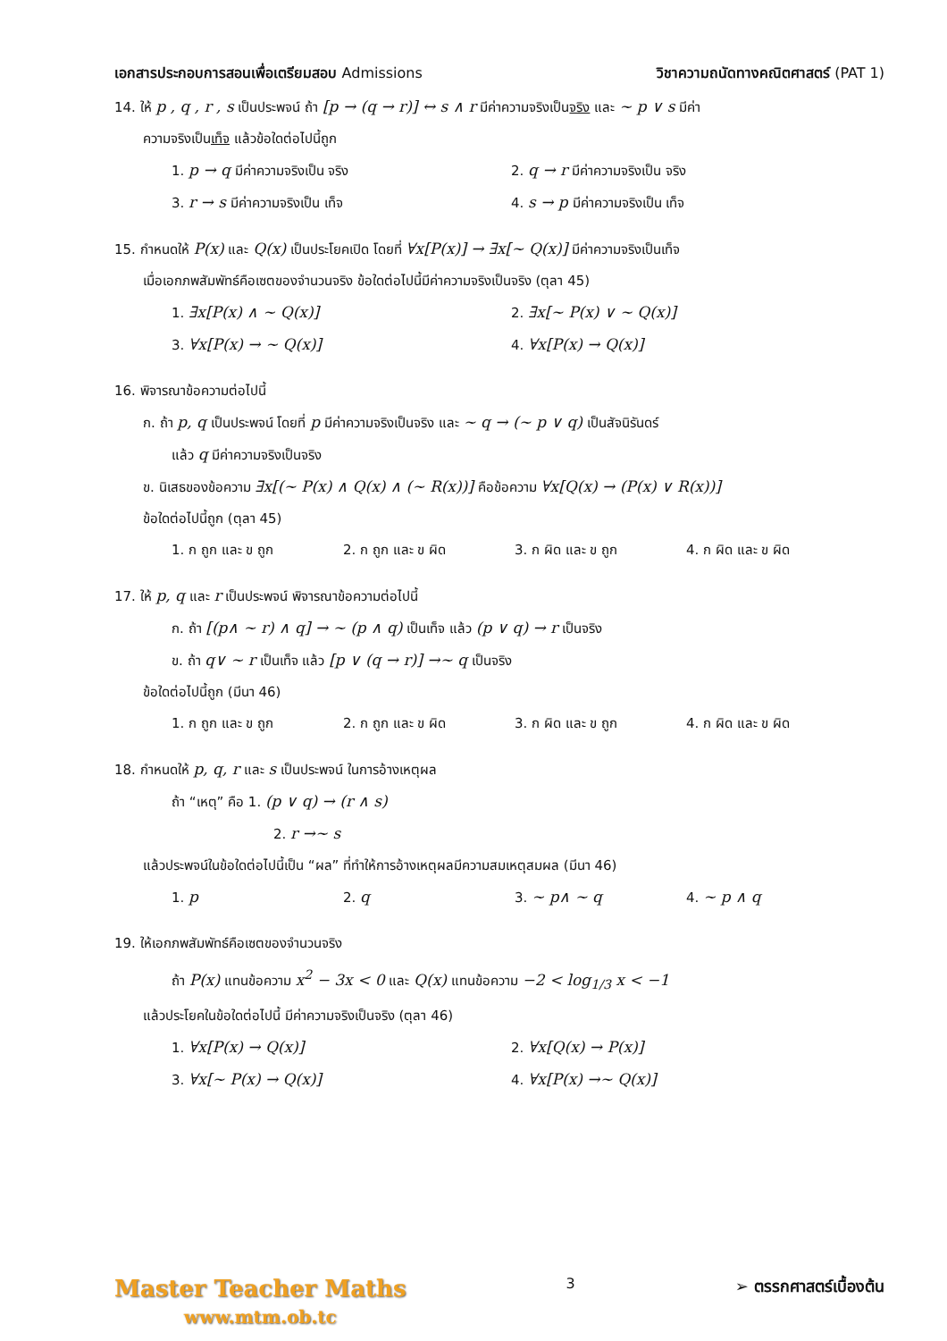เอกสารประกอบการสอนเพื่อเตรียมสอบ Admissions วิชาความถนัดทางคณิตศาสตร์ (PAT 1)
14. ให้ p , q , r , s เป็นประพจน์ ถ้า [p → (q → r)] ↔ s ∧ r มีค่าความจริงเป็นจริง และ ~ p ∨ s มีค่า
ความจริงเป็นเท็จ แล้วข้อใดต่อไปนี้ถูก
1. p → q มีค่าความจริงเป็น จริง 2. q → r มีค่าความจริงเป็น จริง
3. r → s มีค่าความจริงเป็น เท็จ 4. s → p มีค่าความจริงเป็น เท็จ
15. กำหนดให้ P(x) และ Q(x) เป็นประโยคเปิด โดยที่ ∀x[P(x)] → ∃x[~ Q(x)] มีค่าความจริงเป็นเท็จ
เมื่อเอกภพสัมพัทธ์คือเซตของจำนวนจริง ข้อใดต่อไปนี้มีค่าความจริงเป็นจริง (ตุลา 45)
1. ∃x[P(x) ∧ ~ Q(x)] 2. ∃x[~ P(x) ∨ ~ Q(x)]
3. ∀x[P(x) → ~ Q(x)] 4. ∀x[P(x) → Q(x)]
16. พิจารณาข้อความต่อไปนี้
ก. ถ้า p, q เป็นประพจน์ โดยที่ p มีค่าความจริงเป็นจริง และ ~ q → (~ p ∨ q) เป็นสัจนิรันดร์
แล้ว q มีค่าความจริงเป็นจริง
ข. นิเสธของข้อความ ∃x[(~ P(x) ∧ Q(x) ∧ (~ R(x))] คือข้อความ ∀x[Q(x) → (P(x) ∨ R(x))]
ข้อใดต่อไปนี้ถูก (ตุลา 45)
1. ก ถูก และ ข ถูก 2. ก ถูก และ ข ผิด 3. ก ผิด และ ข ถูก 4. ก ผิด และ ข ผิด
17. ให้ p, q และ r เป็นประพจน์ พิจารณาข้อความต่อไปนี้
ก. ถ้า [(p∧ ~ r) ∧ q] → ~ (p ∧ q) เป็นเท็จ แล้ว (p ∨ q) → r เป็นจริง
ข. ถ้า q∨ ~ r เป็นเท็จ แล้ว [p ∨ (q → r)] →~ q เป็นจริง
ข้อใดต่อไปนี้ถูก (มีนา 46)
1. ก ถูก และ ข ถูก 2. ก ถูก และ ข ผิด 3. ก ผิด และ ข ถูก 4. ก ผิด และ ข ผิด
18. กำหนดให้ p, q, r และ s เป็นประพจน์ ในการอ้างเหตุผล
ถ้า “เหตุ” คือ 1. (p ∨ q) → (r ∧ s)
2. r →~ s
แล้วประพจน์ในข้อใดต่อไปนี้เป็น “ผล” ที่ทำให้การอ้างเหตุผลมีความสมเหตุสมผล (มีนา 46)
1. p 2. q 3. ~ p∧ ~ q 4. ~ p ∧ q
19. ให้เอกภพสัมพัทธ์คือเซตของจำนวนจริง
ถ้า P(x) แทนข้อความ x<sup>2</sup> − 3x < 0 และ Q(x) แทนข้อความ −2 < log<sub>1/3</sub> x < −1
แล้วประโยคในข้อใดต่อไปนี้ มีค่าความจริงเป็นจริง (ตุลา 46)
1. ∀x[P(x) → Q(x)] 2. ∀x[Q(x) → P(x)]
3. ∀x[~ P(x) → Q(x)] 4. ∀x[P(x) →~ Q(x)]
Master Teacher Maths
www.mtm.ob.tc
3 ➢ ตรรกศาสตร์เบื้องต้น